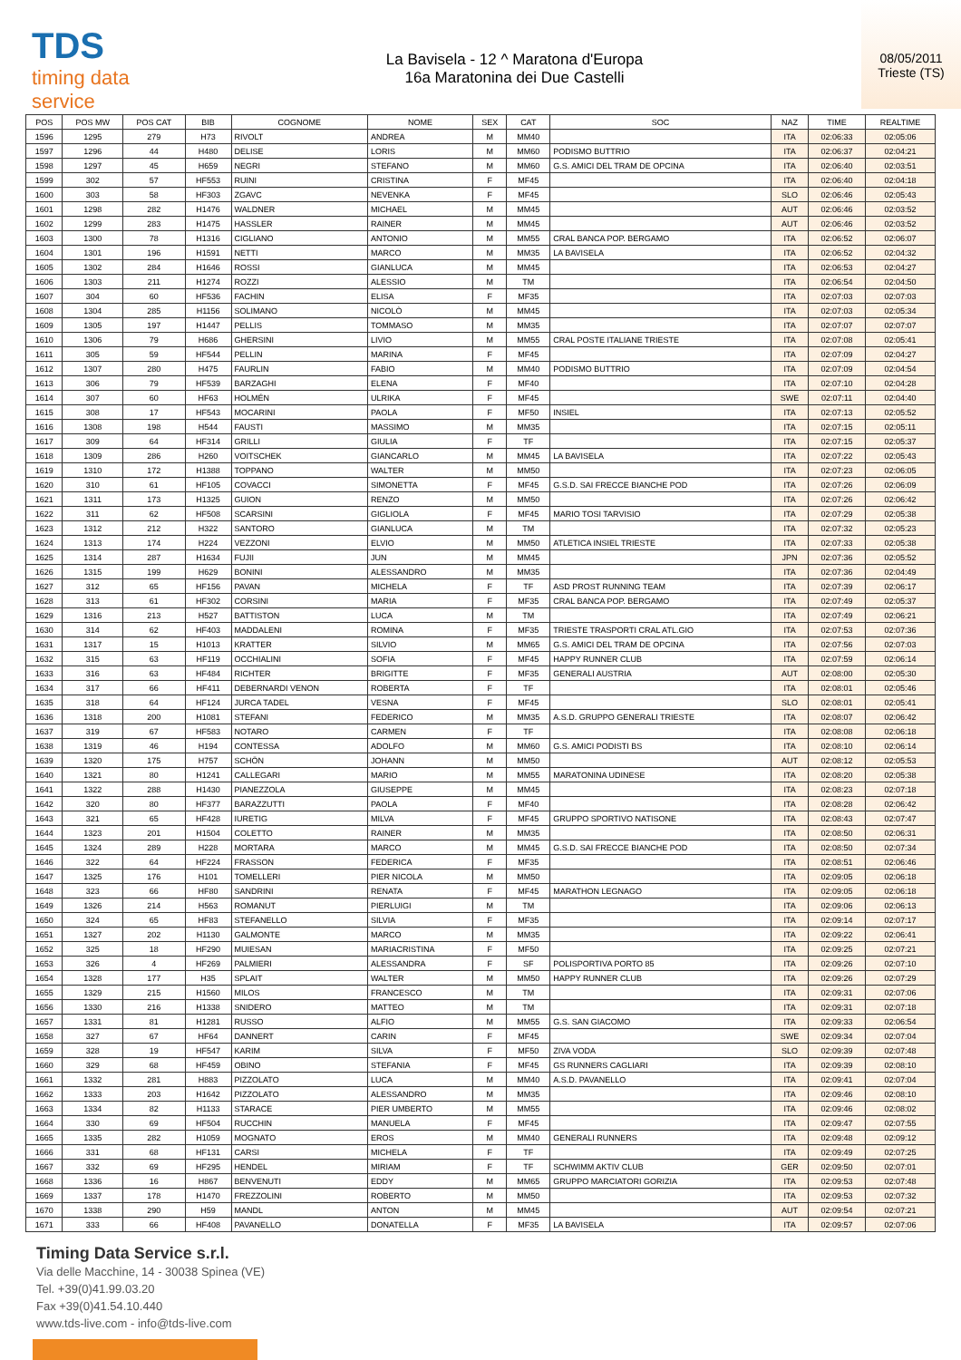TDS
timing data service
La Bavisela - 12 ^ Maratona d'Europa
16a Maratonina dei Due Castelli
08/05/2011
Trieste (TS)
| POS | POS MW | POS CAT | BIB | COGNOME | NOME | SEX | CAT | SOC | NAZ | TIME | REALTIME |
| --- | --- | --- | --- | --- | --- | --- | --- | --- | --- | --- | --- |
| 1596 | 1295 | 279 | H73 | RIVOLT | ANDREA | M | MM40 | | ITA | 02:06:33 | 02:05:06 |
| 1597 | 1296 | 44 | H480 | DELISE | LORIS | M | MM60 | PODISMO BUTTRIO | ITA | 02:06:37 | 02:04:21 |
| 1598 | 1297 | 45 | H659 | NEGRI | STEFANO | M | MM60 | G.S. AMICI DEL TRAM DE OPCINA | ITA | 02:06:40 | 02:03:51 |
| 1599 | 302 | 57 | HF553 | RUINI | CRISTINA | F | MF45 | | ITA | 02:06:40 | 02:04:18 |
| 1600 | 303 | 58 | HF303 | ZGAVC | NEVENKA | F | MF45 | | SLO | 02:06:46 | 02:05:43 |
| 1601 | 1298 | 282 | H1476 | WALDNER | MICHAEL | M | MM45 | | AUT | 02:06:46 | 02:03:52 |
| 1602 | 1299 | 283 | H1475 | HASSLER | RAINER | M | MM45 | | AUT | 02:06:46 | 02:03:52 |
| 1603 | 1300 | 78 | H1316 | CIGLIANO | ANTONIO | M | MM55 | CRAL BANCA POP. BERGAMO | ITA | 02:06:52 | 02:06:07 |
| 1604 | 1301 | 196 | H1591 | NETTI | MARCO | M | MM35 | LA BAVISELA | ITA | 02:06:52 | 02:04:32 |
| 1605 | 1302 | 284 | H1646 | ROSSI | GIANLUCA | M | MM45 | | ITA | 02:06:53 | 02:04:27 |
| 1606 | 1303 | 211 | H1274 | ROZZI | ALESSIO | M | TM | | ITA | 02:06:54 | 02:04:50 |
| 1607 | 304 | 60 | HF536 | FACHIN | ELISA | F | MF35 | | ITA | 02:07:03 | 02:07:03 |
| 1608 | 1304 | 285 | H1156 | SOLIMANO | NICOLÒ | M | MM45 | | ITA | 02:07:03 | 02:05:34 |
| 1609 | 1305 | 197 | H1447 | PELLIS | TOMMASO | M | MM35 | | ITA | 02:07:07 | 02:07:07 |
| 1610 | 1306 | 79 | H686 | GHERSINI | LIVIO | M | MM55 | CRAL POSTE ITALIANE TRIESTE | ITA | 02:07:08 | 02:05:41 |
| 1611 | 305 | 59 | HF544 | PELLIN | MARINA | F | MF45 | | ITA | 02:07:09 | 02:04:27 |
| 1612 | 1307 | 280 | H475 | FAURLIN | FABIO | M | MM40 | PODISMO BUTTRIO | ITA | 02:07:09 | 02:04:54 |
| 1613 | 306 | 79 | HF539 | BARZAGHI | ELENA | F | MF40 | | ITA | 02:07:10 | 02:04:28 |
| 1614 | 307 | 60 | HF63 | HOLMÉN | ULRIKA | F | MF45 | | SWE | 02:07:11 | 02:04:40 |
| 1615 | 308 | 17 | HF543 | MOCARINI | PAOLA | F | MF50 | INSIEL | ITA | 02:07:13 | 02:05:52 |
| 1616 | 1308 | 198 | H544 | FAUSTI | MASSIMO | M | MM35 | | ITA | 02:07:15 | 02:05:11 |
| 1617 | 309 | 64 | HF314 | GRILLI | GIULIA | F | TF | | ITA | 02:07:15 | 02:05:37 |
| 1618 | 1309 | 286 | H260 | VOITSCHEK | GIANCARLO | M | MM45 | LA BAVISELA | ITA | 02:07:22 | 02:05:43 |
| 1619 | 1310 | 172 | H1388 | TOPPANO | WALTER | M | MM50 | | ITA | 02:07:23 | 02:06:05 |
| 1620 | 310 | 61 | HF105 | COVACCI | SIMONETTA | F | MF45 | G.S.D. SAI FRECCE BIANCHE POD | ITA | 02:07:26 | 02:06:09 |
| 1621 | 1311 | 173 | H1325 | GUION | RENZO | M | MM50 | | ITA | 02:07:26 | 02:06:42 |
| 1622 | 311 | 62 | HF508 | SCARSINI | GIGLIOLA | F | MF45 | MARIO TOSI TARVISIO | ITA | 02:07:29 | 02:05:38 |
| 1623 | 1312 | 212 | H322 | SANTORO | GIANLUCA | M | TM | | ITA | 02:07:32 | 02:05:23 |
| 1624 | 1313 | 174 | H224 | VEZZONI | ELVIO | M | MM50 | ATLETICA INSIEL TRIESTE | ITA | 02:07:33 | 02:05:38 |
| 1625 | 1314 | 287 | H1634 | FUJII | JUN | M | MM45 | | JPN | 02:07:36 | 02:05:52 |
| 1626 | 1315 | 199 | H629 | BONINI | ALESSANDRO | M | MM35 | | ITA | 02:07:36 | 02:04:49 |
| 1627 | 312 | 65 | HF156 | PAVAN | MICHELA | F | TF | ASD PROST RUNNING TEAM | ITA | 02:07:39 | 02:06:17 |
| 1628 | 313 | 61 | HF302 | CORSINI | MARIA | F | MF35 | CRAL BANCA POP. BERGAMO | ITA | 02:07:49 | 02:05:37 |
| 1629 | 1316 | 213 | H527 | BATTISTON | LUCA | M | TM | | ITA | 02:07:49 | 02:06:21 |
| 1630 | 314 | 62 | HF403 | MADDALENI | ROMINA | F | MF35 | TRIESTE TRASPORTI CRAL ATL.GIO | ITA | 02:07:53 | 02:07:36 |
| 1631 | 1317 | 15 | H1013 | KRATTER | SILVIO | M | MM65 | G.S. AMICI DEL TRAM DE OPCINA | ITA | 02:07:56 | 02:07:03 |
| 1632 | 315 | 63 | HF119 | OCCHIALINI | SOFIA | F | MF45 | HAPPY RUNNER CLUB | ITA | 02:07:59 | 02:06:14 |
| 1633 | 316 | 63 | HF484 | RICHTER | BRIGITTE | F | MF35 | GENERALI AUSTRIA | AUT | 02:08:00 | 02:05:30 |
| 1634 | 317 | 66 | HF411 | DEBERNARDI VENON | ROBERTA | F | TF | | ITA | 02:08:01 | 02:05:46 |
| 1635 | 318 | 64 | HF124 | JURCA TADEL | VESNA | F | MF45 | | SLO | 02:08:01 | 02:05:41 |
| 1636 | 1318 | 200 | H1081 | STEFANI | FEDERICO | M | MM35 | A.S.D. GRUPPO GENERALI TRIESTE | ITA | 02:08:07 | 02:06:42 |
| 1637 | 319 | 67 | HF583 | NOTARO | CARMEN | F | TF | | ITA | 02:08:08 | 02:06:18 |
| 1638 | 1319 | 46 | H194 | CONTESSA | ADOLFO | M | MM60 | G.S. AMICI PODISTI BS | ITA | 02:08:10 | 02:06:14 |
| 1639 | 1320 | 175 | H757 | SCHÖN | JOHANN | M | MM50 | | AUT | 02:08:12 | 02:05:53 |
| 1640 | 1321 | 80 | H1241 | CALLEGARI | MARIO | M | MM55 | MARATONINA UDINESE | ITA | 02:08:20 | 02:05:38 |
| 1641 | 1322 | 288 | H1430 | PIANEZZOLA | GIUSEPPE | M | MM45 | | ITA | 02:08:23 | 02:07:18 |
| 1642 | 320 | 80 | HF377 | BARAZZUTTI | PAOLA | F | MF40 | | ITA | 02:08:28 | 02:06:42 |
| 1643 | 321 | 65 | HF428 | IURETIG | MILVA | F | MF45 | GRUPPO SPORTIVO NATISONE | ITA | 02:08:43 | 02:07:47 |
| 1644 | 1323 | 201 | H1504 | COLETTO | RAINER | M | MM35 | | ITA | 02:08:50 | 02:06:31 |
| 1645 | 1324 | 289 | H228 | MORTARA | MARCO | M | MM45 | G.S.D. SAI FRECCE BIANCHE POD | ITA | 02:08:50 | 02:07:34 |
| 1646 | 322 | 64 | HF224 | FRASSON | FEDERICA | F | MF35 | | ITA | 02:08:51 | 02:06:46 |
| 1647 | 1325 | 176 | H101 | TOMELLERI | PIER NICOLA | M | MM50 | | ITA | 02:09:05 | 02:06:18 |
| 1648 | 323 | 66 | HF80 | SANDRINI | RENATA | F | MF45 | MARATHON LEGNAGO | ITA | 02:09:05 | 02:06:18 |
| 1649 | 1326 | 214 | H563 | ROMANUT | PIERLUIGI | M | TM | | ITA | 02:09:06 | 02:06:13 |
| 1650 | 324 | 65 | HF83 | STEFANELLO | SILVIA | F | MF35 | | ITA | 02:09:14 | 02:07:17 |
| 1651 | 1327 | 202 | H1130 | GALMONTE | MARCO | M | MM35 | | ITA | 02:09:22 | 02:06:41 |
| 1652 | 325 | 18 | HF290 | MUIESAN | MARIACRISTINA | F | MF50 | | ITA | 02:09:25 | 02:07:21 |
| 1653 | 326 | 4 | HF269 | PALMIERI | ALESSANDRA | F | SF | POLISPORTIVA PORTO 85 | ITA | 02:09:26 | 02:07:10 |
| 1654 | 1328 | 177 | H35 | SPLAIT | WALTER | M | MM50 | HAPPY RUNNER CLUB | ITA | 02:09:26 | 02:07:29 |
| 1655 | 1329 | 215 | H1560 | MILOS | FRANCESCO | M | TM | | ITA | 02:09:31 | 02:07:06 |
| 1656 | 1330 | 216 | H1338 | SNIDERO | MATTEO | M | TM | | ITA | 02:09:31 | 02:07:18 |
| 1657 | 1331 | 81 | H1281 | RUSSO | ALFIO | M | MM55 | G.S. SAN GIACOMO | ITA | 02:09:33 | 02:06:54 |
| 1658 | 327 | 67 | HF64 | DANNERT | CARIN | F | MF45 | | SWE | 02:09:34 | 02:07:04 |
| 1659 | 328 | 19 | HF547 | KARIM | SILVA | F | MF50 | ZIVA VODA | SLO | 02:09:39 | 02:07:48 |
| 1660 | 329 | 68 | HF459 | OBINO | STEFANIA | F | MF45 | GS RUNNERS CAGLIARI | ITA | 02:09:39 | 02:08:10 |
| 1661 | 1332 | 281 | H883 | PIZZOLATO | LUCA | M | MM40 | A.S.D. PAVANELLO | ITA | 02:09:41 | 02:07:04 |
| 1662 | 1333 | 203 | H1642 | PIZZOLATO | ALESSANDRO | M | MM35 | | ITA | 02:09:46 | 02:08:10 |
| 1663 | 1334 | 82 | H1133 | STARACE | PIER UMBERTO | M | MM55 | | ITA | 02:09:46 | 02:08:02 |
| 1664 | 330 | 69 | HF504 | RUCCHIN | MANUELA | F | MF45 | | ITA | 02:09:47 | 02:07:55 |
| 1665 | 1335 | 282 | H1059 | MOGNATO | EROS | M | MM40 | GENERALI RUNNERS | ITA | 02:09:48 | 02:09:12 |
| 1666 | 331 | 68 | HF131 | CARSI | MICHELA | F | TF | | ITA | 02:09:49 | 02:07:25 |
| 1667 | 332 | 69 | HF295 | HENDEL | MIRIAM | F | TF | SCHWIMM AKTIV CLUB | GER | 02:09:50 | 02:07:01 |
| 1668 | 1336 | 16 | H867 | BENVENUTI | EDDY | M | MM65 | GRUPPO MARCIATORI GORIZIA | ITA | 02:09:53 | 02:07:48 |
| 1669 | 1337 | 178 | H1470 | FREZZOLINI | ROBERTO | M | MM50 | | ITA | 02:09:53 | 02:07:32 |
| 1670 | 1338 | 290 | H59 | MANDL | ANTON | M | MM45 | | AUT | 02:09:54 | 02:07:21 |
| 1671 | 333 | 66 | HF408 | PAVANELLO | DONATELLA | F | MF35 | LA BAVISELA | ITA | 02:09:57 | 02:07:06 |
Timing Data Service s.r.l.
Via delle Macchine, 14 - 30038 Spinea (VE)
Tel. +39(0)41.99.03.20
Fax +39(0)41.54.10.440
www.tds-live.com - info@tds-live.com